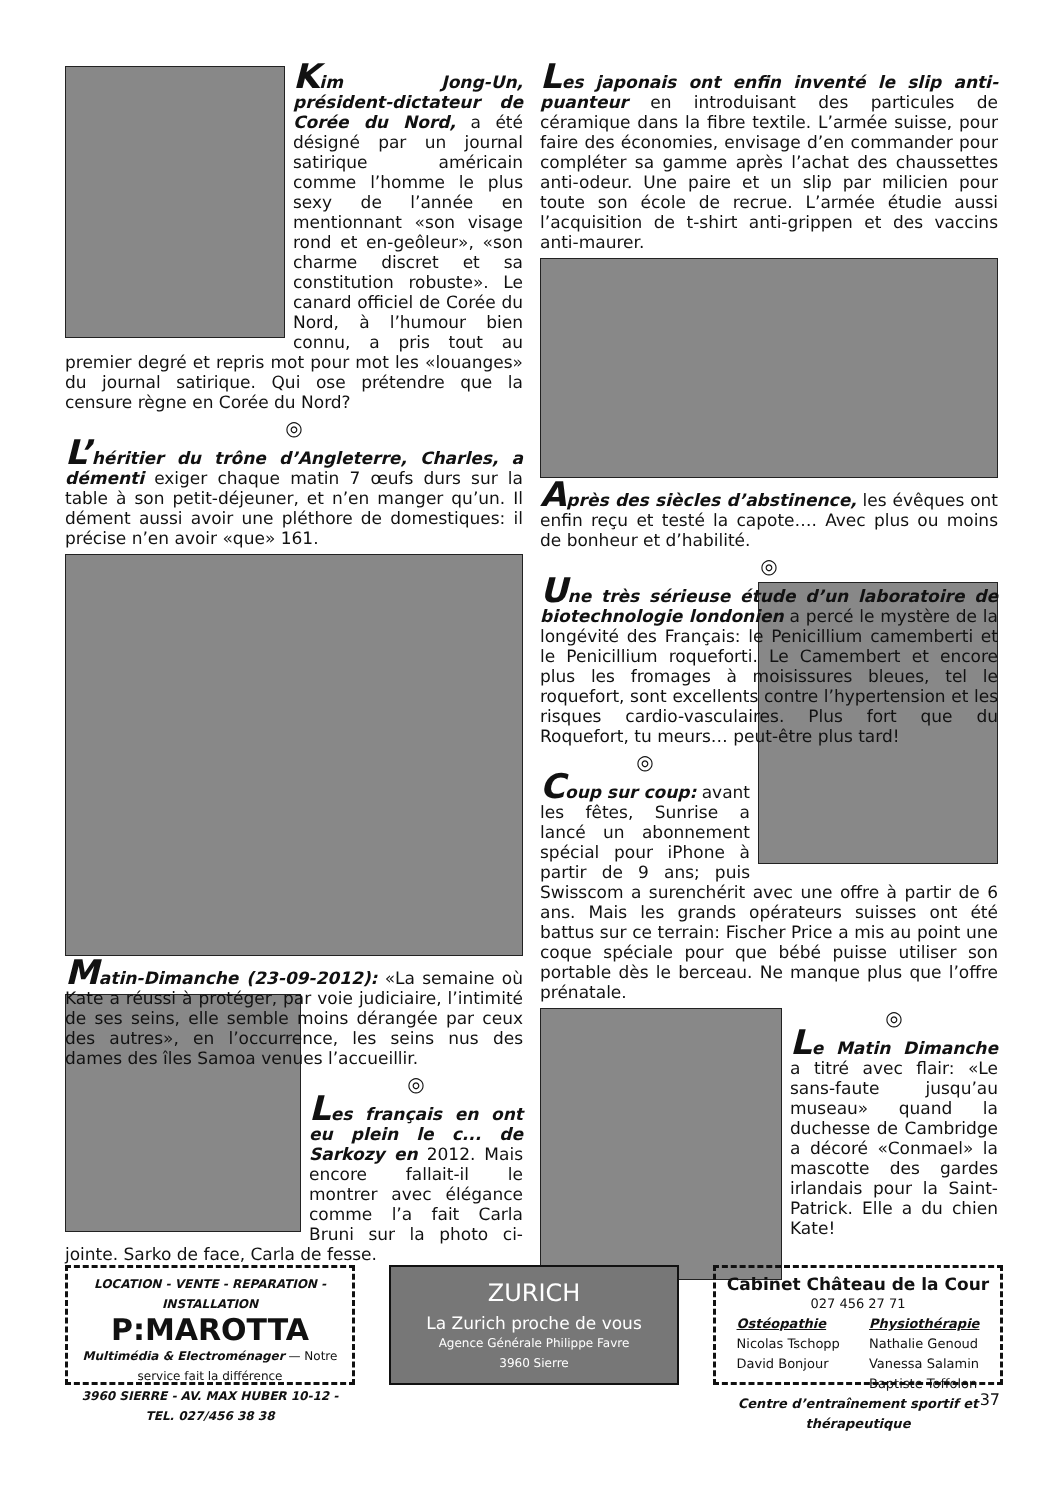Kim Jong-Un, président-dictateur de Corée du Nord, a été désigné par un journal satirique américain comme l’homme le plus sexy de l’année en mentionnant «son visage rond et en-geôleur», «son charme discret et sa constitution robuste». Le canard officiel de Corée du Nord, à l’humour bien connu, a pris tout au premier degré et repris mot pour mot les «louanges» du journal satirique. Qui ose prétendre que la censure règne en Corée du Nord?
◎
L’héritier du trône d’Angleterre, Charles, a démenti exiger chaque matin 7 œufs durs sur la table à son petit-déjeuner, et n’en manger qu’un. Il dément aussi avoir une pléthore de domestiques: il précise n’en avoir «que» 161.
Matin-Dimanche (23-09-2012): «La semaine où Kate a réussi à protéger, par voie judiciaire, l’intimité de ses seins, elle semble moins dérangée par ceux des autres», en l’occurrence, les seins nus des dames des îles Samoa venues l’accueillir.
◎
Les français en ont eu plein le c... de Sarkozy en 2012. Mais encore fallait-il le montrer avec élégance comme l’a fait Carla Bruni sur la photo ci-jointe. Sarko de face, Carla de fesse.
Les japonais ont enfin inventé le slip anti-puanteur en introduisant des particules de céramique dans la fibre textile. L’armée suisse, pour faire des économies, envisage d’en commander pour compléter sa gamme après l’achat des chaussettes anti-odeur. Une paire et un slip par milicien pour toute son école de recrue. L’armée étudie aussi l’acquisition de t-shirt anti-grippen et des vaccins anti-maurer.
Après des siècles d’abstinence, les évêques ont enfin reçu et testé la capote…. Avec plus ou moins de bonheur et d’habilité.
◎
Une très sérieuse étude d’un laboratoire de biotechnologie londonien a percé le mystère de la longévité des Français: le Penicillium camemberti et le Penicillium roqueforti. Le Camembert et encore plus les fromages à moisissures bleues, tel le roquefort, sont excellents contre l’hypertension et les risques cardio-vasculaires. Plus fort que du Roquefort, tu meurs… peut-être plus tard!
◎
Coup sur coup: avant les fêtes, Sunrise a lancé un abonnement spécial pour iPhone à partir de 9 ans; puis Swisscom a surenchérit avec une offre à partir de 6 ans. Mais les grands opérateurs suisses ont été battus sur ce terrain: Fischer Price a mis au point une coque spéciale pour que bébé puisse utiliser son portable dès le berceau. Ne manque plus que l’offre prénatale.
◎
Le Matin Dimanche a titré avec flair: «Le sans-faute jusqu’au museau» quand la duchesse de Cambridge a décoré «Conmael» la mascotte des gardes irlandais pour la Saint-Patrick. Elle a du chien Kate!
LOCATION - VENTE - REPARATION - INSTALLATION
P:MAROTTA
Multimédia & Electroménager — Notre service fait la différence
3960 SIERRE - AV. MAX HUBER 10-12 - TEL. 027/456 38 38
ZURICH
La Zurich proche de vous
Agence Générale Philippe Favre
3960 Sierre
Cabinet Château de la Cour
027 456 27 71
Ostéopathie
Nicolas Tschopp
David Bonjour
Physiothérapie
Nathalie Genoud
Vanessa Salamin
Baptiste Toffolon
Centre d’entraînement sportif et thérapeutique
37